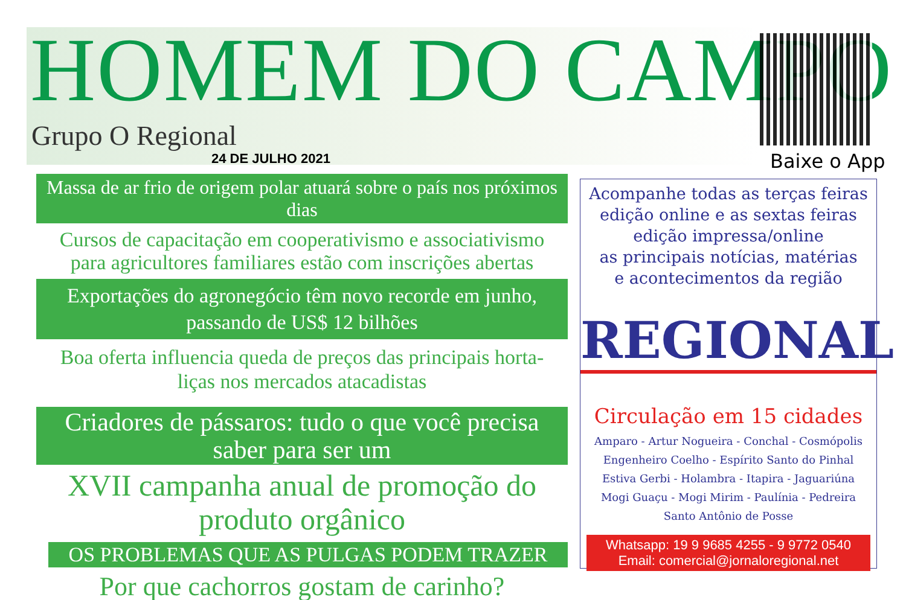HOMEM DO CAMPO
Grupo O Regional
24 DE JULHO 2021 Baixe o App
Massa de ar frio de origem polar atuará sobre o país nos próximos dias
Cursos de capacitação em cooperativismo e associativismo
para agricultores familiares estão com inscrições abertas
Exportações do agronegócio têm novo recorde em junho,
passando de US$ 12 bilhões
Boa oferta influencia queda de preços das principais horta-
liças nos mercados atacadistas
Criadores de pássaros: tudo o que você precisa
saber para ser um
XVII campanha anual de promoção do
produto orgânico
OS PROBLEMAS QUE AS PULGAS PODEM TRAZER
Por que cachorros gostam de carinho?
Acompanhe todas as terças feiras
edição online e as sextas feiras
edição impressa/online
as principais notícias, matérias
e acontecimentos da região
REGIONAL
Circulação em 15 cidades
Amparo - Artur Nogueira - Conchal - Cosmópolis
Engenheiro Coelho - Espírito Santo do Pinhal
Estiva Gerbi - Holambra - Itapira - Jaguariúna
Mogi Guaçu - Mogi Mirim - Paulínia - Pedreira
Santo Antônio de Posse
Whatsapp: 19 9 9685 4255 - 9 9772 0540
Email: comercial@jornaloregional.net